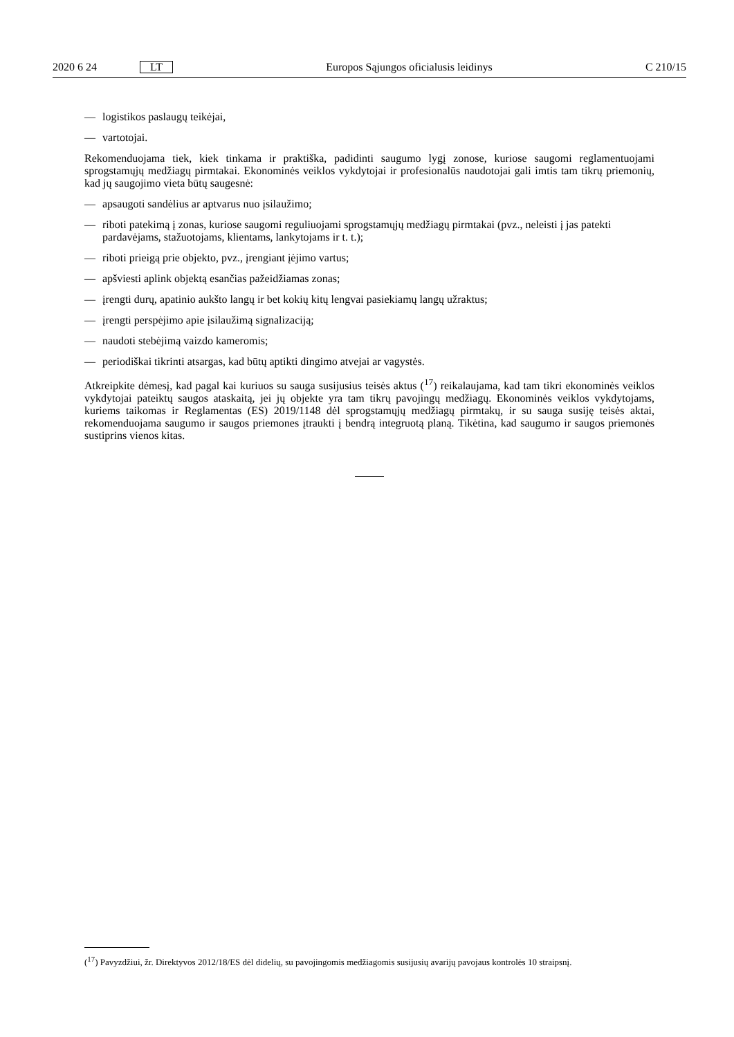2020 6 24 LT Europos Sąjungos oficialusis leidinys C 210/15
— logistikos paslaugų teikėjai,
— vartotojai.
Rekomenduojama tiek, kiek tinkama ir praktiška, padidinti saugumo lygį zonose, kuriose saugomi reglamentuojami sprogstamųjų medžiagų pirmtakai. Ekonominės veiklos vykdytojai ir profesionalūs naudotojai gali imtis tam tikrų priemonių, kad jų saugojimo vieta būtų saugesnė:
— apsaugoti sandėlius ar aptvarus nuo įsilaužimo;
— riboti patekimą į zonas, kuriose saugomi reguliuojami sprogstamųjų medžiagų pirmtakai (pvz., neleisti į jas patekti pardavėjams, stažuotojams, klientams, lankytojams ir t. t.);
— riboti prieigą prie objekto, pvz., įrengiant įėjimo vartus;
— apšviesti aplink objektą esančias pažeidžiamas zonas;
— įrengti durų, apatinio aukšto langų ir bet kokių kitų lengvai pasiekiamų langų užraktus;
— įrengti perspėjimo apie įsilaužimą signalizaciją;
— naudoti stebėjimą vaizdo kameromis;
— periodiškai tikrinti atsargas, kad būtų aptikti dingimo atvejai ar vagystės.
Atkreipkite dėmesį, kad pagal kai kuriuos su sauga susijusius teisės aktus (<sup>17</sup>) reikalaujama, kad tam tikri ekonominės veiklos vykdytojai pateiktų saugos ataskaitą, jei jų objekte yra tam tikrų pavojingų medžiagų. Ekonominės veiklos vykdytojams, kuriems taikomas ir Reglamentas (ES) 2019/1148 dėl sprogstamųjų medžiagų pirmtakų, ir su sauga susiję teisės aktai, rekomenduojama saugumo ir saugos priemones įtraukti į bendrą integruotą planą. Tikėtina, kad saugumo ir saugos priemonės sustiprins vienos kitas.
(<sup>17</sup>) Pavyzdžiui, žr. Direktyvos 2012/18/ES dėl didelių, su pavojingomis medžiagomis susijusių avarijų pavojaus kontrolės 10 straipsnį.